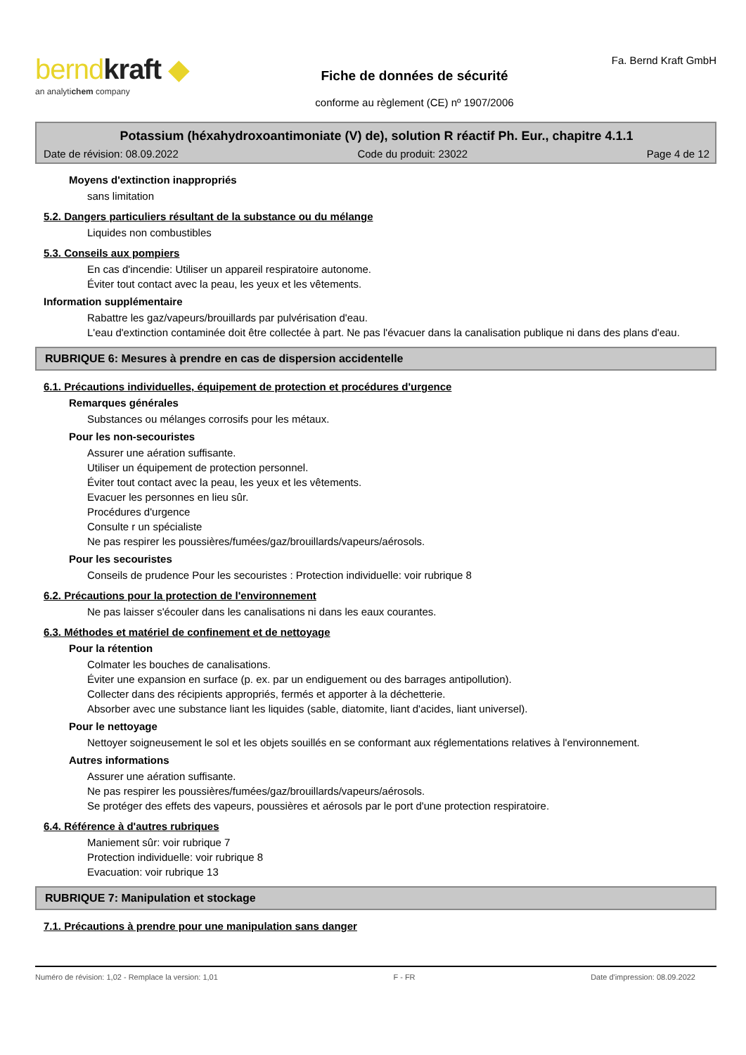berndkraft ◆
an analytichem company
Fiche de données de sécurité
conforme au règlement (CE) nº 1907/2006
Fa. Bernd Kraft GmbH
Potassium (héxahydroxoantimoniate (V) de), solution R réactif Ph. Eur., chapitre 4.1.1
Date de révision: 08.09.2022 Code du produit: 23022 Page 4 de 12
Moyens d'extinction inappropriés
sans limitation
5.2. Dangers particuliers résultant de la substance ou du mélange
Liquides non combustibles
5.3. Conseils aux pompiers
En cas d'incendie: Utiliser un appareil respiratoire autonome.
Éviter tout contact avec la peau, les yeux et les vêtements.
Information supplémentaire
Rabattre les gaz/vapeurs/brouillards par pulvérisation d'eau.
L'eau d'extinction contaminée doit être collectée à part. Ne pas l'évacuer dans la canalisation publique ni dans des plans d'eau.
RUBRIQUE 6: Mesures à prendre en cas de dispersion accidentelle
6.1. Précautions individuelles, équipement de protection et procédures d'urgence
Remarques générales
Substances ou mélanges corrosifs pour les métaux.
Pour les non-secouristes
Assurer une aération suffisante.
Utiliser un équipement de protection personnel.
Éviter tout contact avec la peau, les yeux et les vêtements.
Evacuer les personnes en lieu sûr.
Procédures d'urgence
Consulte r un spécialiste
Ne pas respirer les poussières/fumées/gaz/brouillards/vapeurs/aérosols.
Pour les secouristes
Conseils de prudence Pour les secouristes : Protection individuelle: voir rubrique 8
6.2. Précautions pour la protection de l'environnement
Ne pas laisser s'écouler dans les canalisations ni dans les eaux courantes.
6.3. Méthodes et matériel de confinement et de nettoyage
Pour la rétention
Colmater les bouches de canalisations.
Éviter une expansion en surface (p. ex. par un endiguement ou des barrages antipollution).
Collecter dans des récipients appropriés, fermés et apporter à la déchetterie.
Absorber avec une substance liant les liquides (sable, diatomite, liant d'acides, liant universel).
Pour le nettoyage
Nettoyer soigneusement le sol et les objets souillés en se conformant aux réglementations relatives à l'environnement.
Autres informations
Assurer une aération suffisante.
Ne pas respirer les poussières/fumées/gaz/brouillards/vapeurs/aérosols.
Se protéger des effets des vapeurs, poussières et aérosols par le port d'une protection respiratoire.
6.4. Référence à d'autres rubriques
Maniement sûr: voir rubrique 7
Protection individuelle: voir rubrique 8
Evacuation: voir rubrique 13
RUBRIQUE 7: Manipulation et stockage
7.1. Précautions à prendre pour une manipulation sans danger
Numéro de révision: 1,02 - Remplace la version: 1,01 F - FR Date d'impression: 08.09.2022